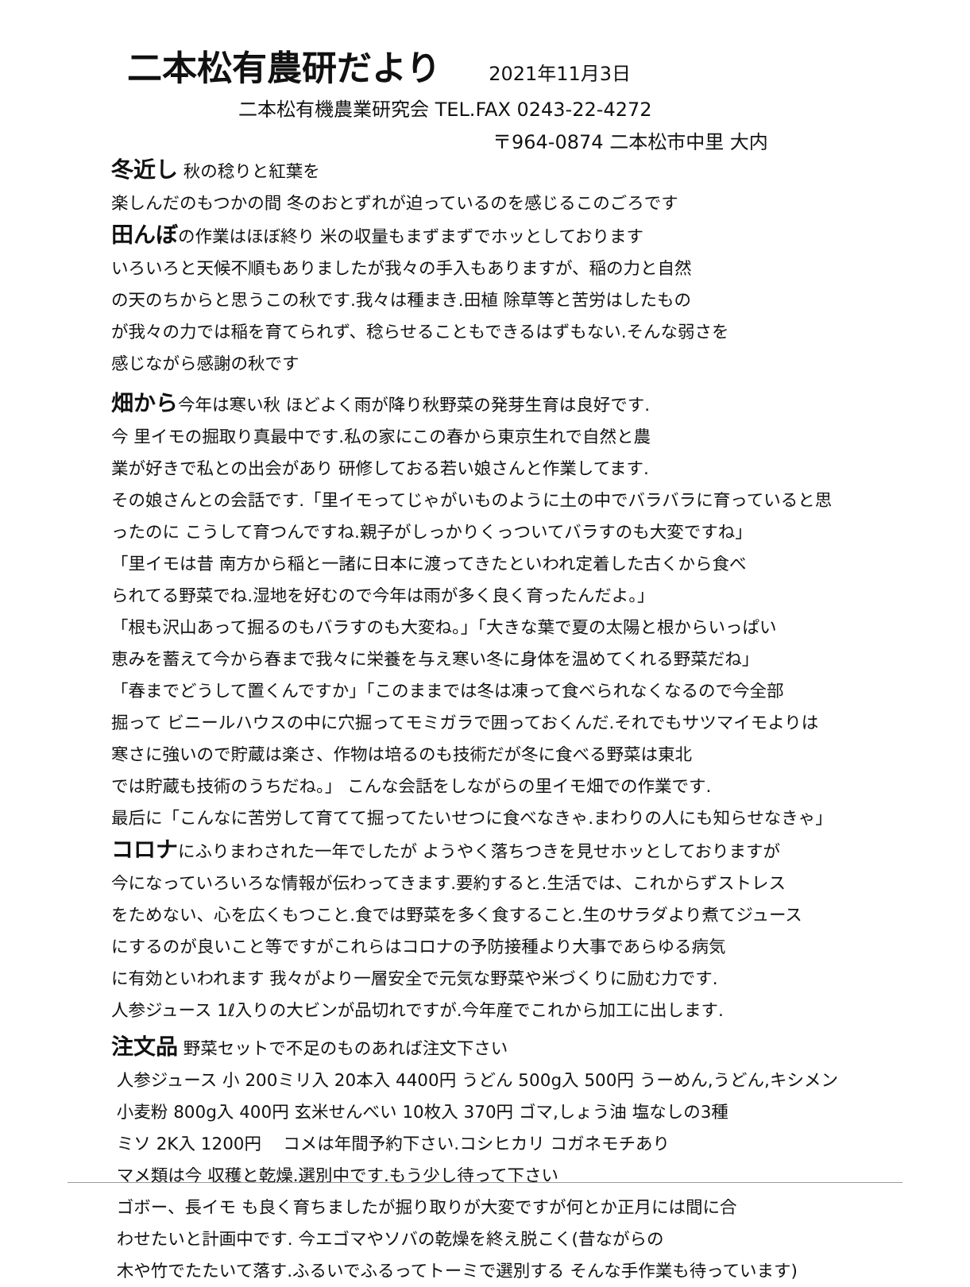二本松有農研だより
2021年11月3日
二本松有機農業研究会 TEL.FAX 0243-22-4272
〒964-0874 二本松市中里 大内
冬近し 秋の稔りと紅葉を
楽しんだのもつかの間 冬のおとずれが迫っているのを感じるこのごろです
田んぼの作業はほぼ終り 米の収量もまずまずでホッとしております
いろいろと天候不順もありましたが我々の手入もありますが、稲の力と自然
の天のちからと思うこの秋です.我々は種まき.田植 除草等と苦労はしたもの
が我々の力では稲を育てられず、稔らせることもできるはずもない.そんな弱さを
感じながら感謝の秋です
畑から今年は寒い秋 ほどよく雨が降り秋野菜の発芽生育は良好です.
今 里イモの掘取り真最中です.私の家にこの春から東京生れで自然と農
業が好きで私との出会があり 研修しておる若い娘さんと作業してます.
その娘さんとの会話です.「里イモってじゃがいものように土の中でバラバラに育っていると思
ったのに こうして育つんですね.親子がしっかりくっついてバラすのも大変ですね」
「里イモは昔 南方から稲と一諸に日本に渡ってきたといわれ定着した古くから食べ
られてる野菜でね.湿地を好むので今年は雨が多く良く育ったんだよ。」
「根も沢山あって掘るのもバラすのも大変ね。」「大きな葉で夏の太陽と根からいっぱい
恵みを蓄えて今から春まで我々に栄養を与え寒い冬に身体を温めてくれる野菜だね」
「春までどうして置くんですか」「このままでは冬は凍って食べられなくなるので今全部
掘って ビニールハウスの中に穴掘ってモミガラで囲っておくんだ.それでもサツマイモよりは
寒さに強いので貯蔵は楽さ、作物は培るのも技術だが冬に食べる野菜は東北
では貯蔵も技術のうちだね。」 こんな会話をしながらの里イモ畑での作業です.
最后に「こんなに苦労して育てて掘ってたいせつに食べなきゃ.まわりの人にも知らせなきゃ」
コロナにふりまわされた一年でしたが ようやく落ちつきを見せホッとしておりますが
今になっていろいろな情報が伝わってきます.要約すると.生活では、これからずストレス
をためない、心を広くもつこと.食では野菜を多く食すること.生のサラダより煮てジュース
にするのが良いこと等ですがこれらはコロナの予防接種より大事であらゆる病気
に有効といわれます 我々がより一層安全で元気な野菜や米づくりに励む力です.
人参ジュース 1ℓ入りの大ビンが品切れですが.今年産でこれから加工に出します.
注文品 野菜セットで不足のものあれば注文下さい
人参ジュース 小 200ミリ入 20本入 4400円 うどん 500g入 500円 うーめん,うどん,キシメン
小麦粉 800g入 400円 玄米せんべい 10枚入 370円 ゴマ,しょう油 塩なしの3種
ミソ 2K入 1200円 コメは年間予約下さい.コシヒカリ コガネモチあり
マメ類は今 収穫と乾燥.選別中です.もう少し待って下さい
ゴボー、長イモ も良く育ちましたが掘り取りが大変ですが何とか正月には間に合
わせたいと計画中です. 今エゴマやソバの乾燥を終え脱こく(昔ながらの
木や竹でたたいて落す.ふるいでふるってトーミで選別する そんな手作業も待っています)